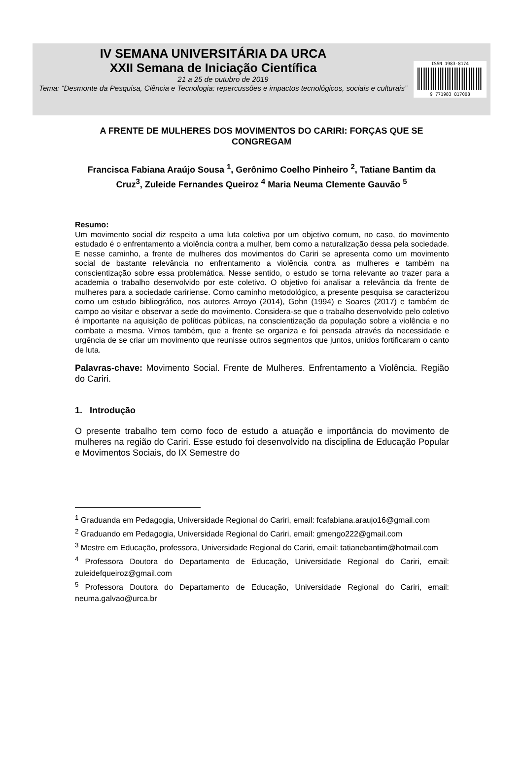IV SEMANA UNIVERSITÁRIA DA URCA
XXII Semana de Iniciação Científica
21 a 25 de outubro de 2019
Tema: “Desmonte da Pesquisa, Ciência e Tecnologia: repercussões e impactos tecnológicos, sociais e culturais”
ISSN 1983-8174
9 771983 817008
A FRENTE DE MULHERES DOS MOVIMENTOS DO CARIRI: FORÇAS QUE SE CONGREGAM
Francisca Fabiana Araújo Sousa <sup>1</sup>, Gerônimo Coelho Pinheiro <sup>2</sup>, Tatiane Bantim da Cruz<sup>3</sup>, Zuleide Fernandes Queiroz <sup>4</sup> Maria Neuma Clemente Gauvão <sup>5</sup>
Resumo:
Um movimento social diz respeito a uma luta coletiva por um objetivo comum, no caso, do movimento estudado é o enfrentamento a violência contra a mulher, bem como a naturalização dessa pela sociedade. E nesse caminho, a frente de mulheres dos movimentos do Cariri se apresenta como um movimento social de bastante relevância no enfrentamento a violência contra as mulheres e também na conscientização sobre essa problemática. Nesse sentido, o estudo se torna relevante ao trazer para a academia o trabalho desenvolvido por este coletivo. O objetivo foi analisar a relevância da frente de mulheres para a sociedade caririense. Como caminho metodológico, a presente pesquisa se caracterizou como um estudo bibliográfico, nos autores Arroyo (2014), Gohn (1994) e Soares (2017) e também de campo ao visitar e observar a sede do movimento. Considera-se que o trabalho desenvolvido pelo coletivo é importante na aquisição de políticas públicas, na conscientização da população sobre a violência e no combate a mesma. Vimos também, que a frente se organiza e foi pensada através da necessidade e urgência de se criar um movimento que reunisse outros segmentos que juntos, unidos fortificaram o canto de luta.
Palavras-chave: Movimento Social. Frente de Mulheres. Enfrentamento a Violência. Região do Cariri.
1. Introdução
O presente trabalho tem como foco de estudo a atuação e importância do movimento de mulheres na região do Cariri. Esse estudo foi desenvolvido na disciplina de Educação Popular e Movimentos Sociais, do IX Semestre do
<sup>1</sup> Graduanda em Pedagogia, Universidade Regional do Cariri, email: fcafabiana.araujo16@gmail.com
<sup>2</sup> Graduando em Pedagogia, Universidade Regional do Cariri, email: gmengo222@gmail.com
<sup>3</sup> Mestre em Educação, professora, Universidade Regional do Cariri, email: tatianebantim@hotmail.com
<sup>4</sup> Professora Doutora do Departamento de Educação, Universidade Regional do Cariri, email: zuleidefqueiroz@gmail.com
<sup>5</sup> Professora Doutora do Departamento de Educação, Universidade Regional do Cariri, email: neuma.galvao@urca.br